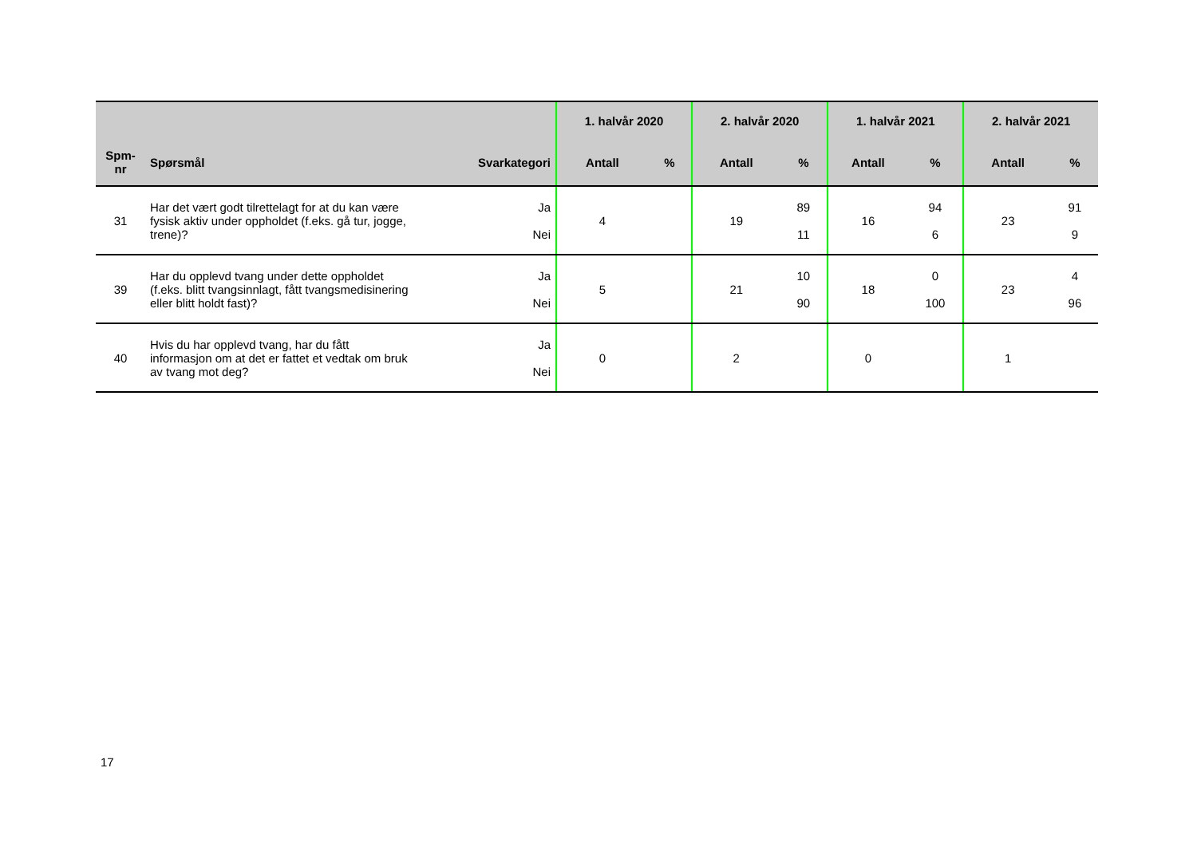| | | | 1. halvår 2020 | | 2. halvår 2020 | | 1. halvår 2021 | | 2. halvår 2021 | |
| --- | --- | --- | --- | --- | --- | --- | --- | --- | --- | --- |
| Spm- nr | Spørsmål | Svarkategori | Antall | % | Antall | % | Antall | % | Antall | % |
| 31 | Har det vært godt tilrettelagt for at du kan være fysisk aktiv under oppholdet (f.eks. gå tur, jogge, trene)? | Ja Nei | 4 | | 19 | 89 11 | 16 | 94 6 | 23 | 91 9 |
| 39 | Har du opplevd tvang under dette oppholdet (f.eks. blitt tvangsinnlagt, fått tvangsmedisinering eller blitt holdt fast)? | Ja Nei | 5 | | 21 | 10 90 | 18 | 0 100 | 23 | 4 96 |
| 40 | Hvis du har opplevd tvang, har du fått informasjon om at det er fattet et vedtak om bruk av tvang mot deg? | Ja Nei | 0 | | 2 | | 0 | | 1 | |
17